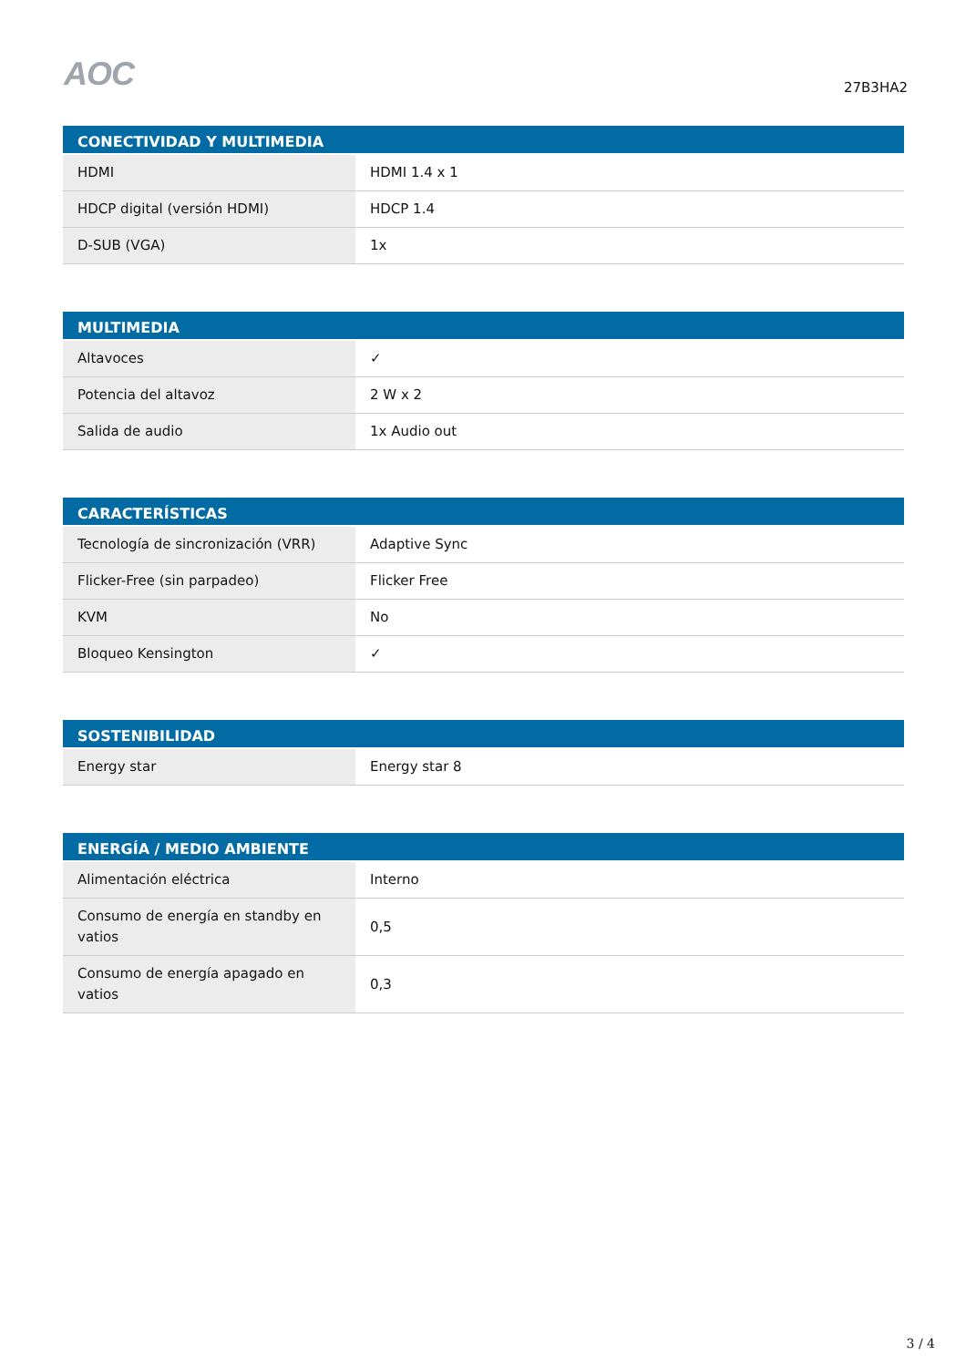AOC
27B3HA2
| CONECTIVIDAD Y MULTIMEDIA | |
| --- | --- |
| HDMI | HDMI 1.4 x 1 |
| HDCP digital (versión HDMI) | HDCP 1.4 |
| D-SUB (VGA) | 1x |
| MULTIMEDIA | |
| --- | --- |
| Altavoces | ✓ |
| Potencia del altavoz | 2 W x 2 |
| Salida de audio | 1x Audio out |
| CARACTERÍSTICAS | |
| --- | --- |
| Tecnología de sincronización (VRR) | Adaptive Sync |
| Flicker-Free (sin parpadeo) | Flicker Free |
| KVM | No |
| Bloqueo Kensington | ✓ |
| SOSTENIBILIDAD | |
| --- | --- |
| Energy star | Energy star 8 |
| ENERGÍA / MEDIO AMBIENTE | |
| --- | --- |
| Alimentación eléctrica | Interno |
| Consumo de energía en standby en vatios | 0,5 |
| Consumo de energía apagado en vatios | 0,3 |
3 / 4